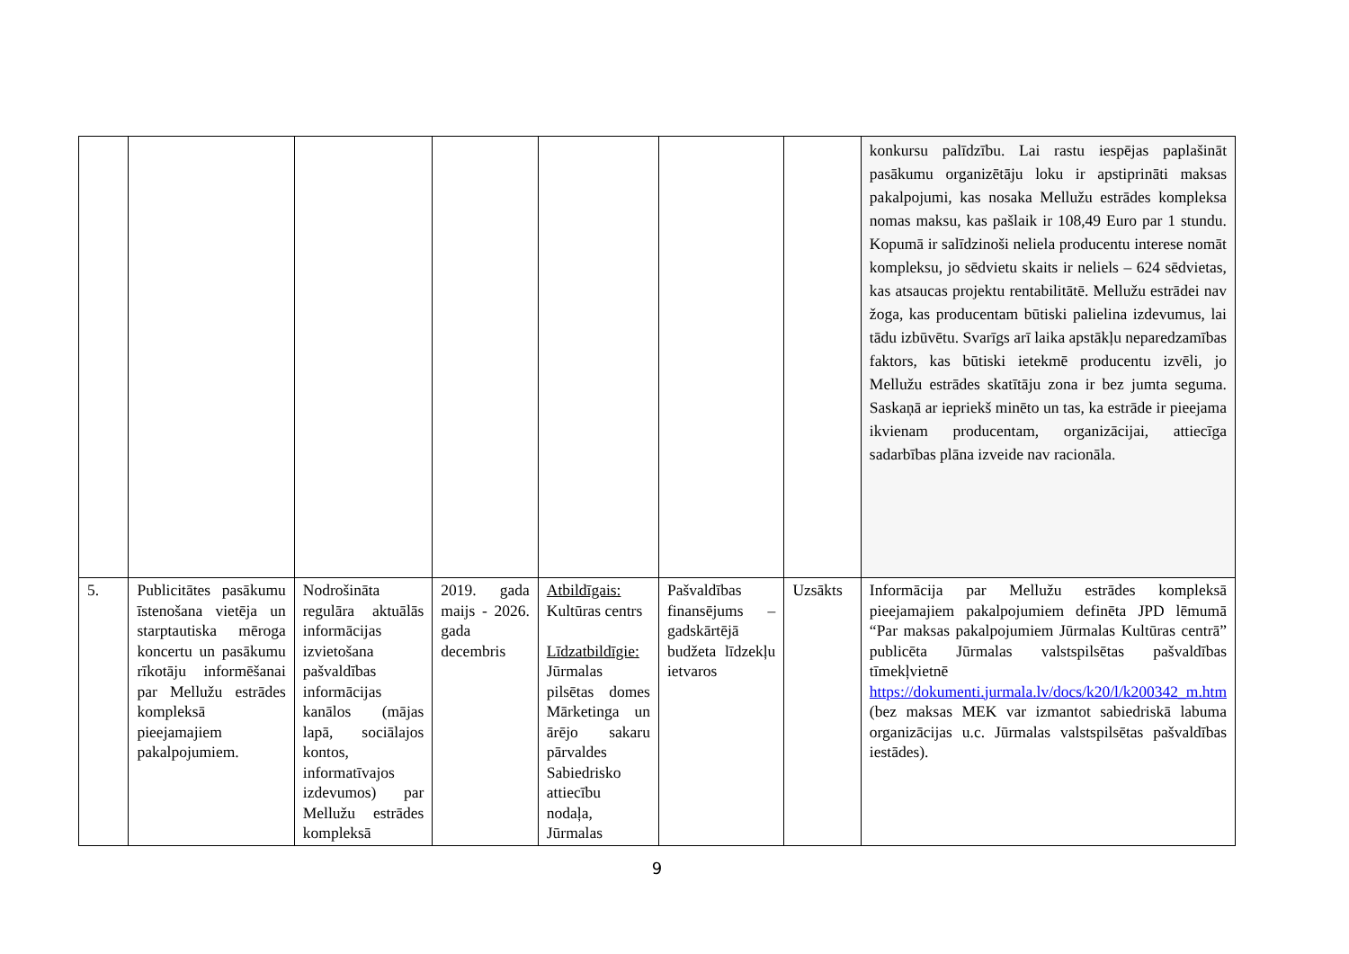| | | | | | | | konkursu palīdzību. Lai rastu iespējas paplašināt pasākumu organizētāju loku ir apstiprināti maksas pakalpojumi, kas nosaka Mellužu estrādes kompleksa nomas maksu, kas pašlaik ir 108,49 Euro par 1 stundu. Kopumā ir salīdzinoši neliela producentu interese nomāt kompleksu, jo sēdvietu skaits ir neliels – 624 sēdvietas, kas atsaucas projektu rentabilitātē. Mellužu estrādei nav žoga, kas producentam būtiski palielina izdevumus, lai tādu izbūvētu. Svarīgs arī laika apstākļu neparedzamības faktors, kas būtiski ietekmē producentu izvēli, jo Mellužu estrādes skatītāju zona ir bez jumta seguma. Saskaņā ar iepriekš minēto un tas, ka estrāde ir pieejama ikvienam producentam, organizācijai, attiecīga sadarbības plāna izveide nav racionāla. |
| 5. | Publicitātes pasākumu īstenošana vietēja un starptautiska mēroga koncertu un pasākumu rīkotāju informēšanai par Mellužu estrādes kompleksā pieejamajiem pakalpojumiem. | Nodrošināta regulāra aktuālās informācijas izvietošana pašvaldības informācijas kanālos (mājas lapā, sociālajos kontos, informatīvajos izdevumos) par Mellužu estrādes kompleksā | 2019. gada maijs - 2026. gada decembris | Atbildīgais: Kultūras centrs Līdzatbildīgie: Jūrmalas pilsētas domes Mārketinga un ārējo sakaru pārvaldes Sabiedrisko attiecību nodaļa, Jūrmalas | Pašvaldības finansējums – gadskārtējā budžeta līdzekļu ietvaros | Uzsākts | Informācija par Mellužu estrādes kompleksā pieejamajiem pakalpojumiem definēta JPD lēmumā “Par maksas pakalpojumiem Jūrmalas Kultūras centrā” publicēta Jūrmalas valstspilsētas pašvaldības tīmekļvietnē https://dokumenti.jurmala.lv/docs/k20/l/k200342_m.htm (bez maksas MEK var izmantot sabiedriskā labuma organizācijas u.c. Jūrmalas valstspilsētas pašvaldības iestādes). |
9